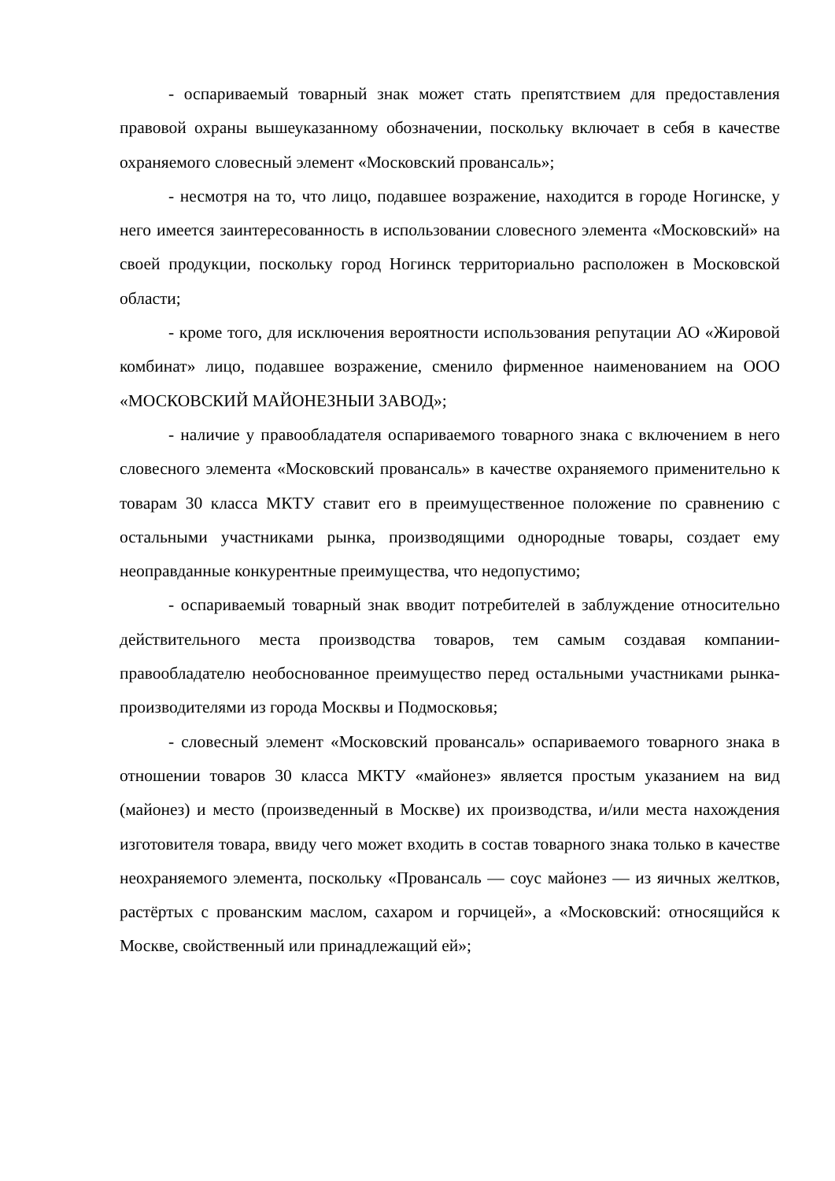- оспариваемый товарный знак может стать препятствием для предоставления правовой охраны вышеуказанному обозначении, поскольку включает в себя в качестве охраняемого словесный элемент «Московский провансаль»;
- несмотря на то, что лицо, подавшее возражение, находится в городе Ногинске, у него имеется заинтересованность в использовании словесного элемента «Московский» на своей продукции, поскольку город Ногинск территориально расположен в Московской области;
- кроме того, для исключения вероятности использования репутации АО «Жировой комбинат» лицо, подавшее возражение, сменило фирменное наименованием на ООО «МОСКОВСКИЙ МАЙОНЕЗНЫИ ЗАВОД»;
- наличие у правообладателя оспариваемого товарного знака с включением в него словесного элемента «Московский провансаль» в качестве охраняемого применительно к товарам 30 класса МКТУ ставит его в преимущественное положение по сравнению с остальными участниками рынка, производящими однородные товары, создает ему неоправданные конкурентные преимущества, что недопустимо;
- оспариваемый товарный знак вводит потребителей в заблуждение относительно действительного места производства товаров, тем самым создавая компании-правообладателю необоснованное преимущество перед остальными участниками рынка-производителями из города Москвы и Подмосковья;
- словесный элемент «Московский провансаль» оспариваемого товарного знака в отношении товаров 30 класса МКТУ «майонез» является простым указанием на вид (майонез) и место (произведенный в Москве) их производства, и/или места нахождения изготовителя товара, ввиду чего может входить в состав товарного знака только в качестве неохраняемого элемента, поскольку «Провансаль — соус майонез — из яичных желтков, растёртых с прованским маслом, сахаром и горчицей», а «Московский: относящийся к Москве, свойственный или принадлежащий ей»;